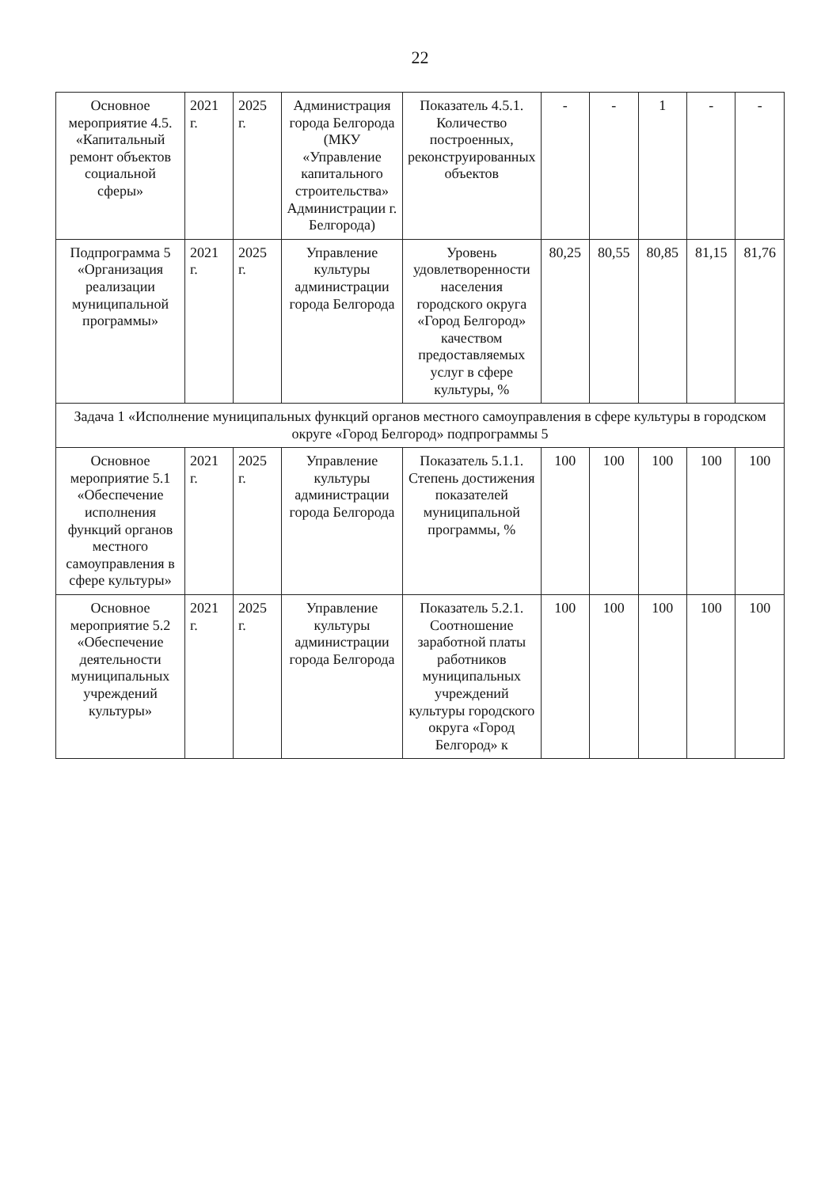22
| Основное мероприятие 4.5. «Капитальный ремонт объектов социальной сферы» | 2021 г. | 2025 г. | Администрация города Белгорода (МКУ «Управление капитального строительства» Администрации г. Белгорода) | Показатель 4.5.1. Количество построенных, реконструированных объектов | - | - | 1 | - | - |
| Подпрограмма 5 «Организация реализации муниципальной программы» | 2021 г. | 2025 г. | Управление культуры администрации города Белгорода | Уровень удовлетворенности населения городского округа «Город Белгород» качеством предоставляемых услуг в сфере культуры, % | 80,25 | 80,55 | 80,85 | 81,15 | 81,76 |
| Задача 1 «Исполнение муниципальных функций органов местного самоуправления в сфере культуры в городском округе «Город Белгород» подпрограммы 5 | | | | | | | | | |
| Основное мероприятие 5.1 «Обеспечение исполнения функций органов местного самоуправления в сфере культуры» | 2021 г. | 2025 г. | Управление культуры администрации города Белгорода | Показатель 5.1.1. Степень достижения показателей муниципальной программы, % | 100 | 100 | 100 | 100 | 100 |
| Основное мероприятие 5.2 «Обеспечение деятельности муниципальных учреждений культуры» | 2021 г. | 2025 г. | Управление культуры администрации города Белгорода | Показатель 5.2.1. Соотношение заработной платы работников муниципальных учреждений культуры городского округа «Город Белгород» к | 100 | 100 | 100 | 100 | 100 |